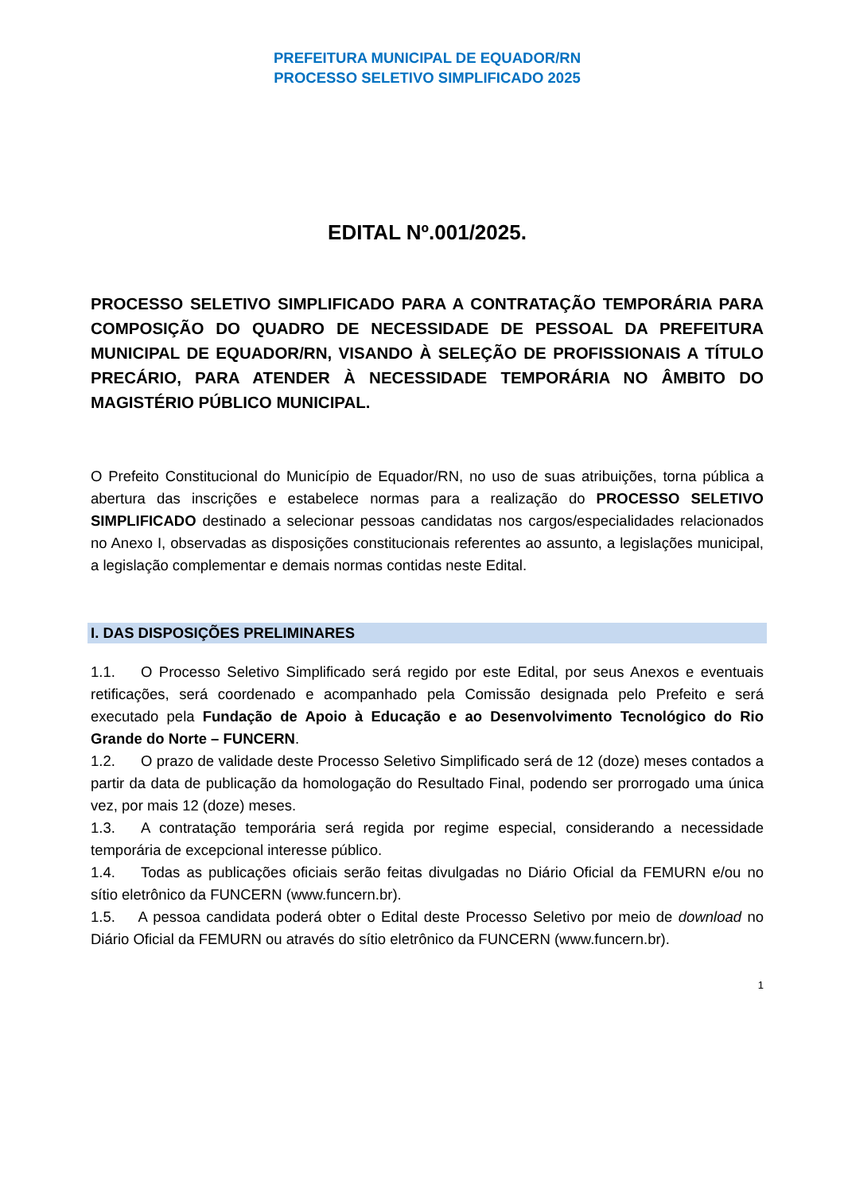PREFEITURA MUNICIPAL DE EQUADOR/RN
PROCESSO SELETIVO SIMPLIFICADO 2025
EDITAL Nº.001/2025.
PROCESSO SELETIVO SIMPLIFICADO PARA A CONTRATAÇÃO TEMPORÁRIA PARA COMPOSIÇÃO DO QUADRO DE NECESSIDADE DE PESSOAL DA PREFEITURA MUNICIPAL DE EQUADOR/RN, VISANDO À SELEÇÃO DE PROFISSIONAIS A TÍTULO PRECÁRIO, PARA ATENDER À NECESSIDADE TEMPORÁRIA NO ÂMBITO DO MAGISTÉRIO PÚBLICO MUNICIPAL.
O Prefeito Constitucional do Município de Equador/RN, no uso de suas atribuições, torna pública a abertura das inscrições e estabelece normas para a realização do PROCESSO SELETIVO SIMPLIFICADO destinado a selecionar pessoas candidatas nos cargos/especialidades relacionados no Anexo I, observadas as disposições constitucionais referentes ao assunto, a legislações municipal, a legislação complementar e demais normas contidas neste Edital.
I. DAS DISPOSIÇÕES PRELIMINARES
1.1. O Processo Seletivo Simplificado será regido por este Edital, por seus Anexos e eventuais retificações, será coordenado e acompanhado pela Comissão designada pelo Prefeito e será executado pela Fundação de Apoio à Educação e ao Desenvolvimento Tecnológico do Rio Grande do Norte – FUNCERN.
1.2. O prazo de validade deste Processo Seletivo Simplificado será de 12 (doze) meses contados a partir da data de publicação da homologação do Resultado Final, podendo ser prorrogado uma única vez, por mais 12 (doze) meses.
1.3. A contratação temporária será regida por regime especial, considerando a necessidade temporária de excepcional interesse público.
1.4. Todas as publicações oficiais serão feitas divulgadas no Diário Oficial da FEMURN e/ou no sítio eletrônico da FUNCERN (www.funcern.br).
1.5. A pessoa candidata poderá obter o Edital deste Processo Seletivo por meio de download no Diário Oficial da FEMURN ou através do sítio eletrônico da FUNCERN (www.funcern.br).
1